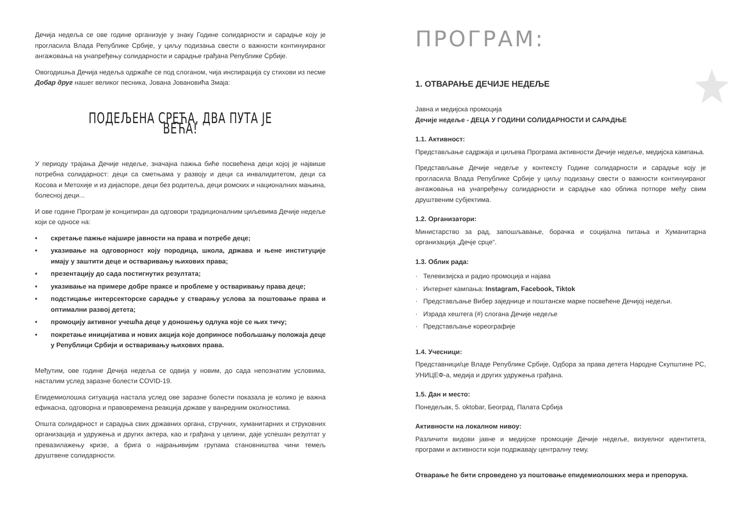Дечија недеља се ове године организује у знаку Године солидарности и сарадње коју је прогласила Влада Републике Србије, у циљу подизања свести о важности континуираног ангажовања на унапређењу солидарности и сарадње грађана Републике Србије.
Овогодишња Дечија недеља одржаће се под слоганом, чија инспирација су стихови из песме Добар друг нашег великог песника, Јована Јовановића Змаја:
ПОДЕЉЕНА СРЕЋА, ДВА ПУТА ЈЕ ВЕЋА!
У периоду трајања Дечије недеље, значајна пажња биће посвећена деци којој је највише потребна солидарност: деци са сметњама у развоју и деци са инвалидитетом, деци са Косова и Метохије и из дијаспоре, деци без родитеља, деци ромских и националних мањина, болесној деци...
И ове године Програм је конципиран да одговори традиционалним циљевима Дечије недеље који се односе на:
• скретање пажње најшире јавности на права и потребе деце;
• указивање на одговорност коју породица, школа, држава и њене институције имају у заштити деце и остваривању њихових права;
• презентацију до сада постигнутих резултата;
• указивање на примере добре праксе и проблеме у остваривању права деце;
• подстицање интерсекторске сарадње у стварању услова за поштовање права и оптимални развој детета;
• промоцију активног учешћа деце у доношењу одлука које се њих тичу;
• покретање иницијатива и нових акција које доприносе побољшању положаја деце у Републици Србији и остваривању њихових права.
Међутим, ове године Дечија недеља се одвија у новим, до сада непознатим условима, насталим услед заразне болести COVID-19.
Епидемиолошка ситуација настала услед ове заразне болести показала је колико је важна ефикасна, одговорна и правовремена реакција државе у ванредним околностима.
Општа солидарност и сарадња свих државних органа, стручних, хуманитарних и струковних организација и удружења и других актера, као и грађана у целини, даје успешан резултат у превазилажењу кризе, а брига о најрањивијим групама становништва чини темељ друштвене солидарности.
ПРОГРАМ:
1. ОТВАРАЊЕ ДЕЧИЈЕ НЕДЕЉЕ
Јавна и медијска промоција
Дечије недеље - ДЕЦА У ГОДИНИ СОЛИДАРНОСТИ И САРАДЊЕ
1.1. Активност:
Представљање садржаја и циљева Програма активности Дечије недеље, медијска кампања.
Представљање Дечије недеље у контексту Године солидарности и сарадње коју је прогласила Влада Републике Србије у циљу подизању свести о важности континуираног ангажовања на унапређењу солидарности и сарадње као облика потпоре међу свим друштвеним субјектима.
1.2. Организатори:
Министарство за рад, запошљавање, борачка и социјална питања и Хуманитарна организација „Дечје срце“.
1.3. Облик рада:
· Телевизијска и радио промоција и најава
· Интернет кампања: Instagram, Facebook, Tiktok
· Представљање Вибер заједнице и поштанске марке посвећене Дечијој недељи.
· Израда хештега (#) слогана Дечије недеље
· Представљање кореографије
1.4. Учесници:
Представници/це Владе Републике Србије, Одбора за права детета Народне Скупштине РС, УНИЦЕФ-а, медија и других удружења грађана.
1.5. Дан и место:
Понедељак, 5. oktobar, Београд, Палата Србија
Активности на локалном нивоу:
Различити видови јавне и медијске промоције Дечије недеље, визуелног идентитета, програми и активности који подржавају централну тему.
Отварање ће бити спроведено уз поштовање епидемиолошких мера и препорука.